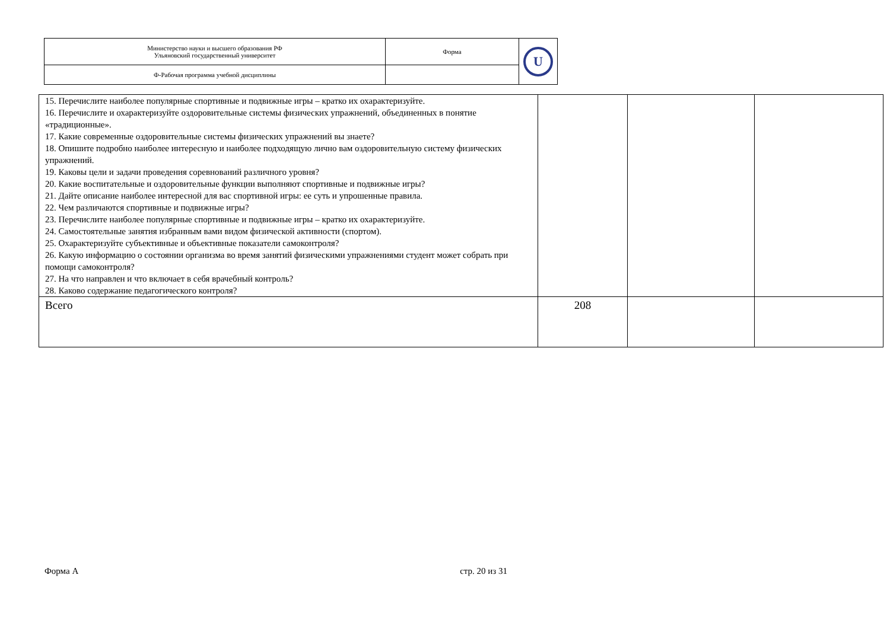| Министерство науки и высшего образования РФ Ульяновский государственный университет | Форма | U |
| Ф-Рабочая программа учебной дисциплины | | |
| 15. Перечислите наиболее популярные спортивные и подвижные игры – кратко их охарактеризуйте. 16. Перечислите и охарактеризуйте оздоровительные системы физических упражнений, объединенных в понятие «традиционные». 17. Какие современные оздоровительные системы физических упражнений вы знаете? 18. Опишите подробно наиболее интересную и наиболее подходящую лично вам оздоровительную систему физических упражнений. 19. Каковы цели и задачи проведения соревнований различного уровня? 20. Какие воспитательные и оздоровительные функции выполняют спортивные и подвижные игры? 21. Дайте описание наиболее интересной для вас спортивной игры: ее суть и упрошенные правила. 22. Чем различаются спортивные и подвижные игры? 23. Перечислите наиболее популярные спортивные и подвижные игры – кратко их охарактеризуйте. 24. Самостоятельные занятия избранным вами видом физической активности (спортом). 25. Охарактеризуйте субъективные и объективные показатели самоконтроля? 26. Какую информацию о состоянии организма во время занятий физическими упражнениями студент может собрать при помощи самоконтроля? 27. На что направлен и что включает в себя врачебный контроль? 28. Каково содержание педагогического контроля? | | | |
| Всего | 208 | | |
Форма А стр. 20 из 31